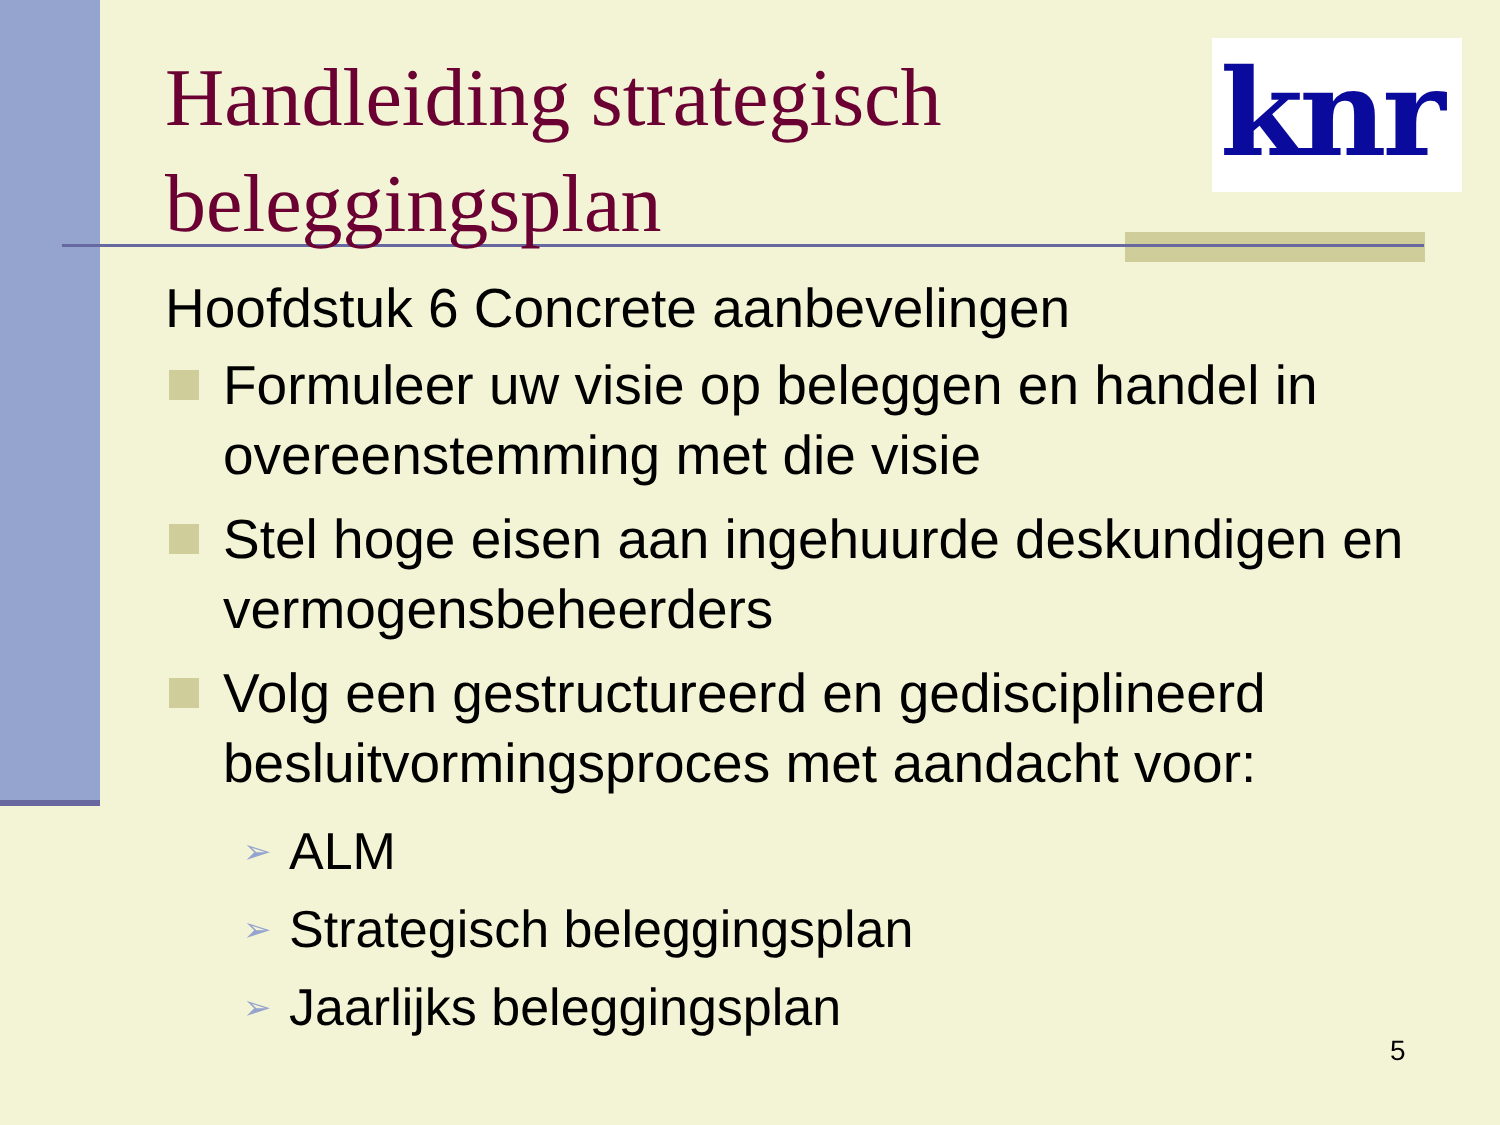knr
Handleiding strategisch
beleggingsplan
Hoofdstuk 6 Concrete aanbevelingen
Formuleer uw visie op beleggen en handel in overeenstemming met die visie
Stel hoge eisen aan ingehuurde deskundigen en vermogensbeheerders
Volg een gestructureerd en gedisciplineerd besluitvormingsproces met aandacht voor:
➢ ALM
➢ Strategisch beleggingsplan
➢ Jaarlijks beleggingsplan
5